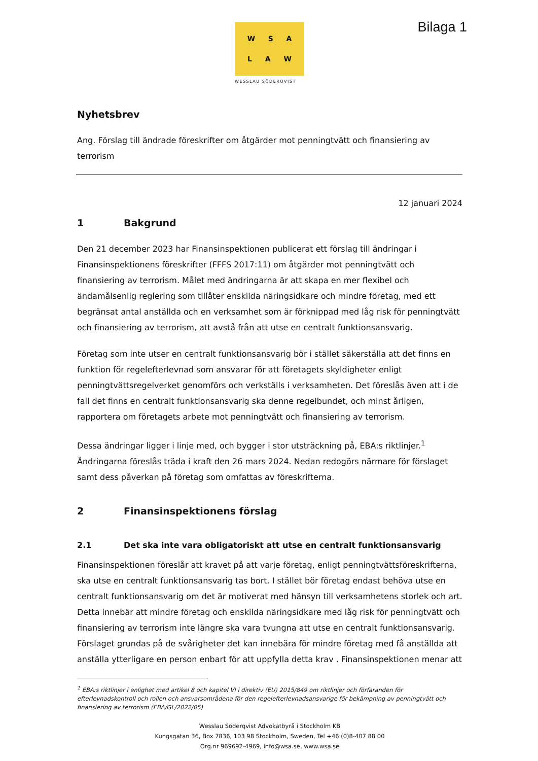W S A
L A W
WESSLAU SÖDERQVIST
Bilaga 1
Nyhetsbrev
Ang. Förslag till ändrade föreskrifter om åtgärder mot penningtvätt och finansiering av terrorism
12 januari 2024
1 Bakgrund
Den 21 december 2023 har Finansinspektionen publicerat ett förslag till ändringar i Finansinspektionens föreskrifter (FFFS 2017:11) om åtgärder mot penningtvätt och finansiering av terrorism. Målet med ändringarna är att skapa en mer flexibel och ändamålsenlig reglering som tillåter enskilda näringsidkare och mindre företag, med ett begränsat antal anställda och en verksamhet som är förknippad med låg risk för penningtvätt och finansiering av terrorism, att avstå från att utse en centralt funktionsansvarig.
Företag som inte utser en centralt funktionsansvarig bör i stället säkerställa att det finns en funktion för regelefterlevnad som ansvarar för att företagets skyldigheter enligt penningtvättsregelverket genomförs och verkställs i verksamheten. Det föreslås även att i de fall det finns en centralt funktionsansvarig ska denne regelbundet, och minst årligen, rapportera om företagets arbete mot penningtvätt och finansiering av terrorism.
Dessa ändringar ligger i linje med, och bygger i stor utsträckning på, EBA:s riktlinjer.<sup>1</sup> Ändringarna föreslås träda i kraft den 26 mars 2024. Nedan redogörs närmare för förslaget samt dess påverkan på företag som omfattas av föreskrifterna.
2 Finansinspektionens förslag
2.1 Det ska inte vara obligatoriskt att utse en centralt funktionsansvarig
Finansinspektionen föreslår att kravet på att varje företag, enligt penningtvättsföreskrifterna, ska utse en centralt funktionsansvarig tas bort. I stället bör företag endast behöva utse en centralt funktionsansvarig om det är motiverat med hänsyn till verksamhetens storlek och art. Detta innebär att mindre företag och enskilda näringsidkare med låg risk för penningtvätt och finansiering av terrorism inte längre ska vara tvungna att utse en centralt funktionsansvarig. Förslaget grundas på de svårigheter det kan innebära för mindre företag med få anställda att anställa ytterligare en person enbart för att uppfylla detta krav . Finansinspektionen menar att
<sup>1</sup> EBA:s riktlinjer i enlighet med artikel 8 och kapitel VI i direktiv (EU) 2015/849 om riktlinjer och förfaranden för efterlevnadskontroll och rollen och ansvarsområdena för den regelefterlevnadsansvarige för bekämpning av penningtvätt och finansiering av terrorism (EBA/GL/2022/05)
Wesslau Söderqvist Advokatbyrå i Stockholm KB
Kungsgatan 36, Box 7836, 103 98 Stockholm, Sweden, Tel +46 (0)8-407 88 00
Org.nr 969692-4969, info@wsa.se, www.wsa.se